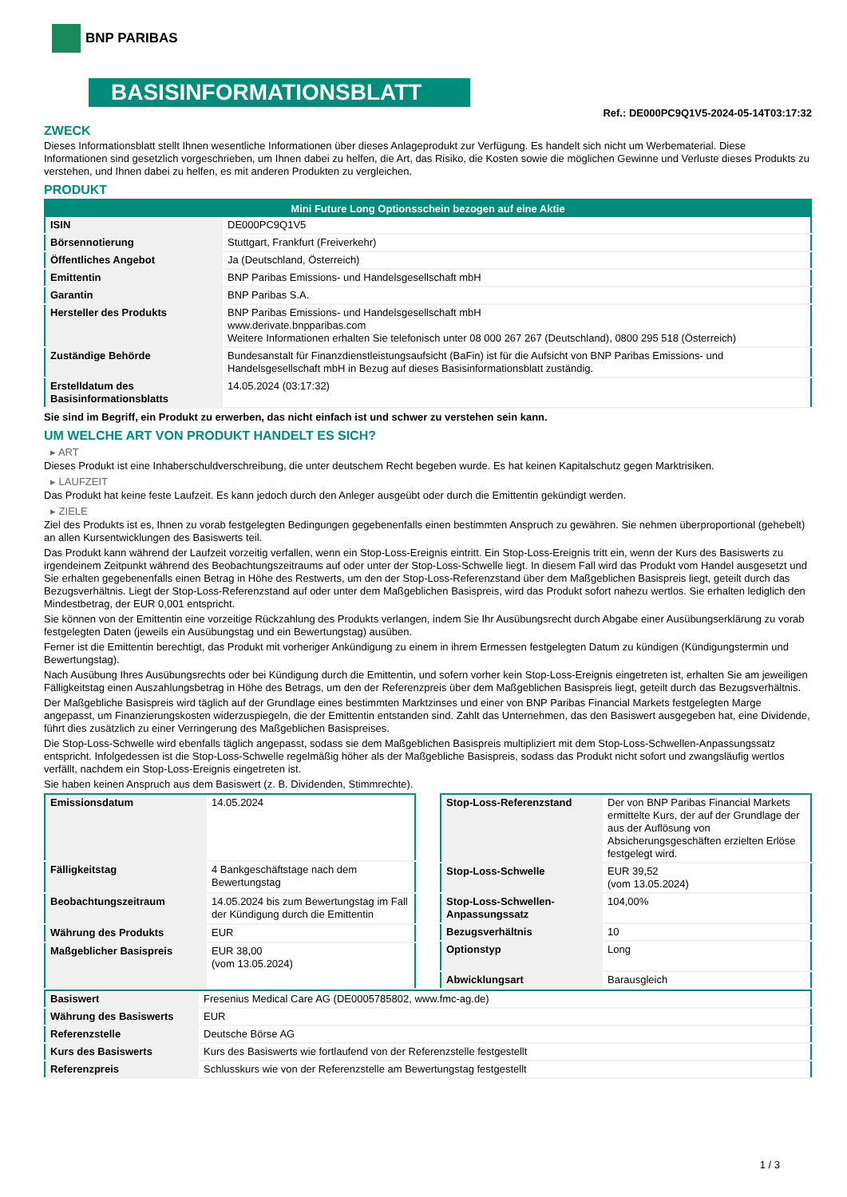BNP PARIBAS
BASISINFORMATIONSBLATT
Ref.: DE000PC9Q1V5-2024-05-14T03:17:32
ZWECK
Dieses Informationsblatt stellt Ihnen wesentliche Informationen über dieses Anlageprodukt zur Verfügung. Es handelt sich nicht um Werbematerial. Diese Informationen sind gesetzlich vorgeschrieben, um Ihnen dabei zu helfen, die Art, das Risiko, die Kosten sowie die möglichen Gewinne und Verluste dieses Produkts zu verstehen, und Ihnen dabei zu helfen, es mit anderen Produkten zu vergleichen.
PRODUKT
| Mini Future Long Optionsschein bezogen auf eine Aktie | |
| --- | --- |
| ISIN | DE000PC9Q1V5 |
| Börsennotierung | Stuttgart, Frankfurt (Freiverkehr) |
| Öffentliches Angebot | Ja (Deutschland, Österreich) |
| Emittentin | BNP Paribas Emissions- und Handelsgesellschaft mbH |
| Garantin | BNP Paribas S.A. |
| Hersteller des Produkts | BNP Paribas Emissions- und Handelsgesellschaft mbH www.derivate.bnpparibas.com Weitere Informationen erhalten Sie telefonisch unter 08 000 267 267 (Deutschland), 0800 295 518 (Österreich) |
| Zuständige Behörde | Bundesanstalt für Finanzdienstleistungsaufsicht (BaFin) ist für die Aufsicht von BNP Paribas Emissions- und Handelsgesellschaft mbH in Bezug auf dieses Basisinformationsblatt zuständig. |
| Erstelldatum des Basisinformationsblatts | 14.05.2024 (03:17:32) |
Sie sind im Begriff, ein Produkt zu erwerben, das nicht einfach ist und schwer zu verstehen sein kann.
UM WELCHE ART VON PRODUKT HANDELT ES SICH?
▸ ART
Dieses Produkt ist eine Inhaberschuldverschreibung, die unter deutschem Recht begeben wurde. Es hat keinen Kapitalschutz gegen Marktrisiken.
▸ LAUFZEIT
Das Produkt hat keine feste Laufzeit. Es kann jedoch durch den Anleger ausgeübt oder durch die Emittentin gekündigt werden.
▸ ZIELE
Ziel des Produkts ist es, Ihnen zu vorab festgelegten Bedingungen gegebenenfalls einen bestimmten Anspruch zu gewähren. Sie nehmen überproportional (gehebelt) an allen Kursentwicklungen des Basiswerts teil.
Das Produkt kann während der Laufzeit vorzeitig verfallen, wenn ein Stop-Loss-Ereignis eintritt. Ein Stop-Loss-Ereignis tritt ein, wenn der Kurs des Basiswerts zu irgendeinem Zeitpunkt während des Beobachtungszeitraums auf oder unter der Stop-Loss-Schwelle liegt. In diesem Fall wird das Produkt vom Handel ausgesetzt und Sie erhalten gegebenenfalls einen Betrag in Höhe des Restwerts, um den der Stop-Loss-Referenzstand über dem Maßgeblichen Basispreis liegt, geteilt durch das Bezugsverhältnis. Liegt der Stop-Loss-Referenzstand auf oder unter dem Maßgeblichen Basispreis, wird das Produkt sofort nahezu wertlos. Sie erhalten lediglich den Mindestbetrag, der EUR 0,001 entspricht.
Sie können von der Emittentin eine vorzeitige Rückzahlung des Produkts verlangen, indem Sie Ihr Ausübungsrecht durch Abgabe einer Ausübungserklärung zu vorab festgelegten Daten (jeweils ein Ausübungstag und ein Bewertungstag) ausüben.
Ferner ist die Emittentin berechtigt, das Produkt mit vorheriger Ankündigung zu einem in ihrem Ermessen festgelegten Datum zu kündigen (Kündigungstermin und Bewertungstag).
Nach Ausübung Ihres Ausübungsrechts oder bei Kündigung durch die Emittentin, und sofern vorher kein Stop-Loss-Ereignis eingetreten ist, erhalten Sie am jeweiligen Fälligkeitstag einen Auszahlungsbetrag in Höhe des Betrags, um den der Referenzpreis über dem Maßgeblichen Basispreis liegt, geteilt durch das Bezugsverhältnis.
Der Maßgebliche Basispreis wird täglich auf der Grundlage eines bestimmten Marktzinses und einer von BNP Paribas Financial Markets festgelegten Marge angepasst, um Finanzierungskosten widerzuspiegeln, die der Emittentin entstanden sind. Zahlt das Unternehmen, das den Basiswert ausgegeben hat, eine Dividende, führt dies zusätzlich zu einer Verringerung des Maßgeblichen Basispreises.
Die Stop-Loss-Schwelle wird ebenfalls täglich angepasst, sodass sie dem Maßgeblichen Basispreis multipliziert mit dem Stop-Loss-Schwellen-Anpassungssatz entspricht. Infolgedessen ist die Stop-Loss-Schwelle regelmäßig höher als der Maßgebliche Basispreis, sodass das Produkt nicht sofort und zwangsläufig wertlos verfällt, nachdem ein Stop-Loss-Ereignis eingetreten ist.
Sie haben keinen Anspruch aus dem Basiswert (z. B. Dividenden, Stimmrechte).
| Emissionsdatum | 14.05.2024 |
| Fälligkeitstag | 4 Bankgeschäftstage nach dem Bewertungstag |
| Beobachtungszeitraum | 14.05.2024 bis zum Bewertungstag im Fall der Kündigung durch die Emittentin |
| Währung des Produkts | EUR |
| Maßgeblicher Basispreis | EUR 38,00 (vom 13.05.2024) |
| Stop-Loss-Referenzstand | Der von BNP Paribas Financial Markets ermittelte Kurs, der auf der Grundlage der aus der Auflösung von Absicherungsgeschäften erzielten Erlöse festgelegt wird. |
| Stop-Loss-Schwelle | EUR 39,52 (vom 13.05.2024) |
| Stop-Loss-Schwellen-Anpassungssatz | 104,00% |
| Bezugsverhältnis | 10 |
| Optionstyp | Long |
| Abwicklungsart | Barausgleich |
| Basiswert | Fresenius Medical Care AG (DE0005785802, www.fmc-ag.de) |
| Währung des Basiswerts | EUR |
| Referenzstelle | Deutsche Börse AG |
| Kurs des Basiswerts | Kurs des Basiswerts wie fortlaufend von der Referenzstelle festgestellt |
| Referenzpreis | Schlusskurs wie von der Referenzstelle am Bewertungstag festgestellt |
1 / 3